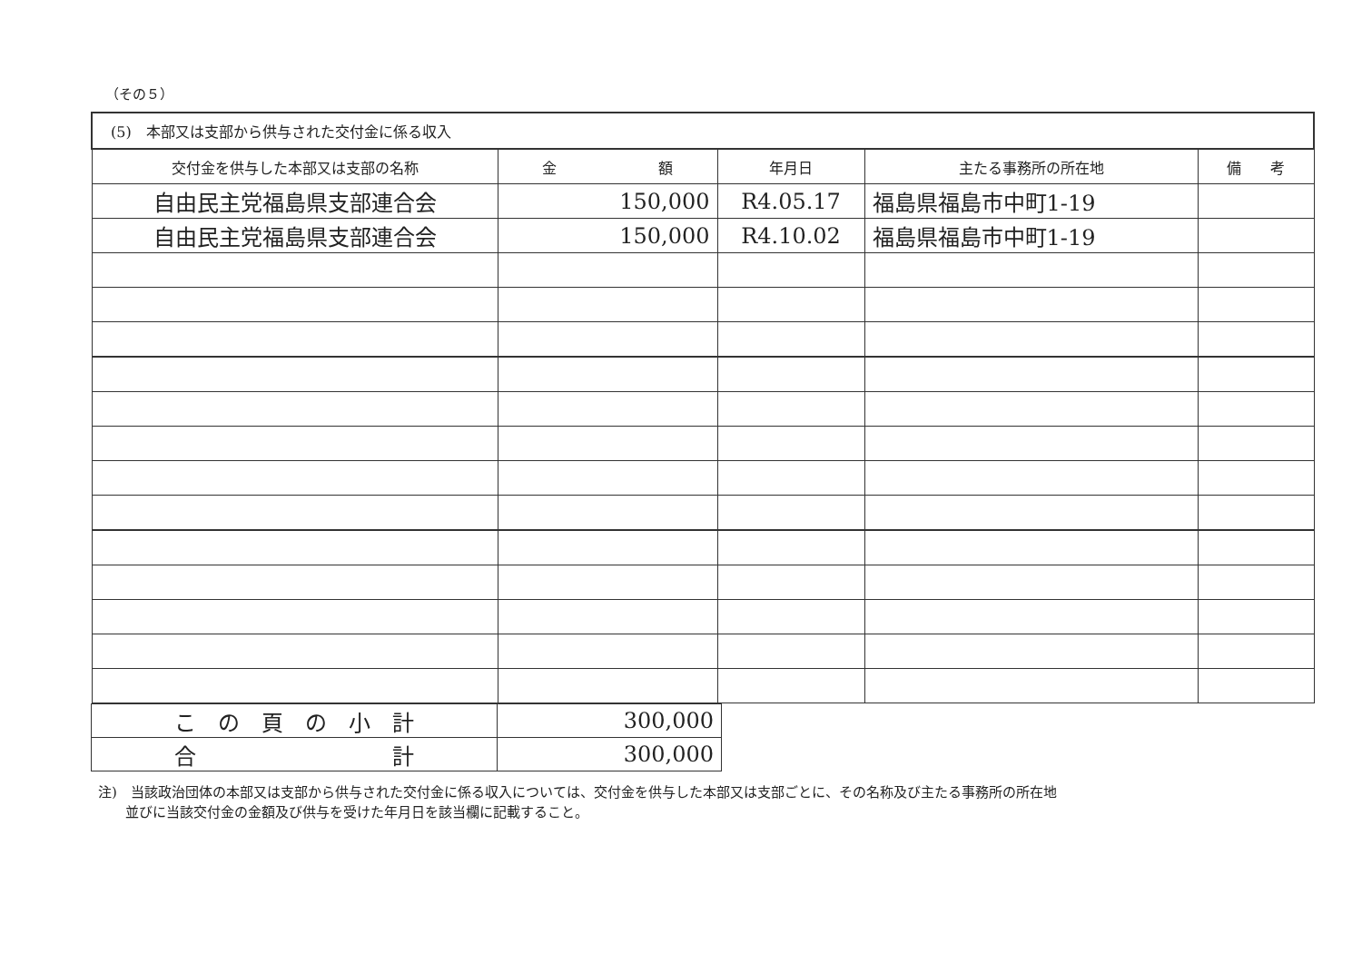（その５）
| (5) 本部又は支部から供与された交付金に係る収入 | | | | |
| --- | --- | --- | --- | --- |
| 交付金を供与した本部又は支部の名称 | 金 額 | 年月日 | 主たる事務所の所在地 | 備 考 |
| 自由民主党福島県支部連合会 | 150,000 | R4.05.17 | 福島県福島市中町1-19 | |
| 自由民主党福島県支部連合会 | 150,000 | R4.10.02 | 福島県福島市中町1-19 | |
| こ の 頁 の 小 計 | 300,000 |
| 合 計 | 300,000 |
注)　当該政治団体の本部又は支部から供与された交付金に係る収入については、交付金を供与した本部又は支部ごとに、その名称及び主たる事務所の所在地
　　並びに当該交付金の金額及び供与を受けた年月日を該当欄に記載すること。